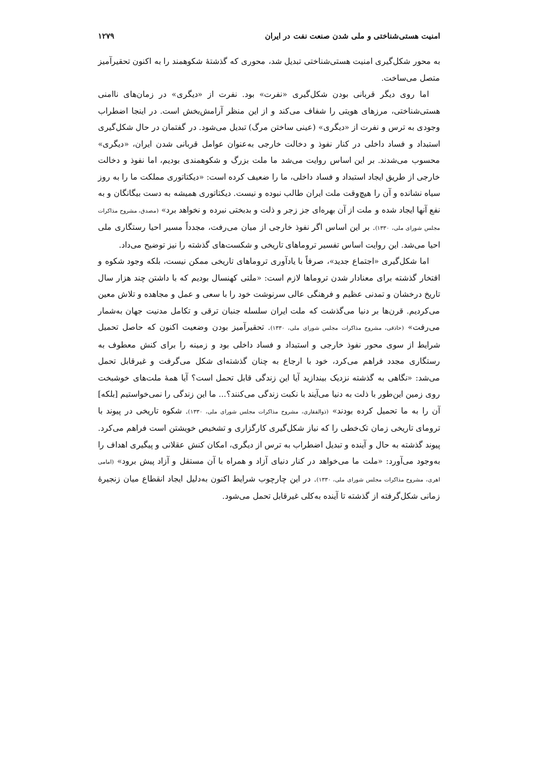امنیت هستی‌شناختی و ملی شدن صنعت نفت در ایران ۱۲۷۹
به محور شکل‌گیری امنیت هستی‌شناختی تبدیل شد، محوری که گذشتهٔ شکوهمند را به اکنون تحقیرآمیز متصل می‌ساخت.
اما روی دیگر قربانی بودن شکل‌گیری «نفرت» بود. نفرت از «دیگری» در زمان‌های ناامنی هستی‌شناختی، مرزهای هویتی را شفاف می‌کند و از این منظر آرامش‌بخش است. در اینجا اضطراب وجودی به ترس و نفرت از «دیگری» (عینی ساختن مرگ) تبدیل می‌شود. در گفتمان در حال شکل‌گیری استبداد و فساد داخلی در کنار نفوذ و دخالت خارجی به‌عنوان عوامل قربانی شدن ایران، «دیگری» محسوب می‌شدند. بر این اساس روایت می‌شد ما ملت بزرگ و شکوهمندی بودیم، اما نفوذ و دخالت خارجی از طریق ایجاد استبداد و فساد داخلی، ما را ضعیف کرده است: «دیکتاتوری مملکت ما را به روز سیاه نشانده و آن را هیچ‌وقت ملت ایران طالب نبوده و نیست. دیکتاتوری همیشه به دست بیگانگان و به نفع آنها ایجاد شده و ملت از آن بهره‌ای جز زجر و ذلت و بدبختی نبرده و نخواهد برد» (مصدق، مشروح مذاکرات مجلس شورای ملی، ۱۳۳۰). بر این اساس اگر نفوذ خارجی از میان می‌رفت، مجدداً مسیر احیا رستگاری ملی احیا می‌شد. این روایت اساس تفسیر تروماهای تاریخی و شکست‌های گذشته را نیز توضیح می‌داد.
اما شکل‌گیری «اجتماع جدید»، صرفاً با یادآوری تروماهای تاریخی ممکن نیست، بلکه وجود شکوه و افتخار گذشته برای معنادار شدن تروماها لازم است: «ملتی کهنسال بودیم که با داشتن چند هزار سال تاریخ درخشان و تمدنی عظیم و فرهنگی عالی سرنوشت خود را با سعی و عمل و مجاهده و تلاش معین می‌کردیم. قرن‌ها بر دنیا می‌گذشت که ملت ایران سلسله جنبان ترقی و تکامل مدنیت جهان به‌شمار می‌رفت» (حاذقی، مشروح مذاکرات مجلس شورای ملی، ۱۳۳۰). تحقیرآمیز بودن وضعیت اکنون که حاصل تحمیل شرایط از سوی محور نفوذ خارجی و استبداد و فساد داخلی بود و زمینه را برای کنش معطوف به رستگاری مجدد فراهم می‌کرد، خود با ارجاع به چنان گذشته‌ای شکل می‌گرفت و غیرقابل تحمل می‌شد: «نگاهی به گذشته نزدیک بیندازید آیا این زندگی قابل تحمل است؟ آیا همهٔ ملت‌های خوشبخت روی زمین این‌طور با ذلت به دنیا می‌آیند با نکبت زندگی می‌کنند؟... ما این زندگی را نمی‌خواستیم [بلکه] آن را به ما تحمیل کرده بودند» (ذوالفقاری، مشروح مذاکرات مجلس شورای ملی، ۱۳۳۰). شکوه تاریخی در پیوند با ترومای تاریخی زمان تک‌خطی را که نیاز شکل‌گیری کارگزاری و تشخیص خویشتن است فراهم می‌کرد. پیوند گذشته به حال و آینده و تبدیل اضطراب به ترس از دیگری، امکان کنش عقلانی و پیگیری اهداف را به‌وجود می‌آورد: «ملت ما می‌خواهد در کنار دنیای آزاد و همراه با آن مستقل و آزاد پیش برود» (امامی اهری، مشروح مذاکرات مجلس شورای ملی، ۱۳۳۰). در این چارچوب شرایط اکنون به‌دلیل ایجاد انقطاع میان زنجیرهٔ زمانی شکل‌گرفته از گذشته تا آینده به‌کلی غیرقابل تحمل می‌شود.